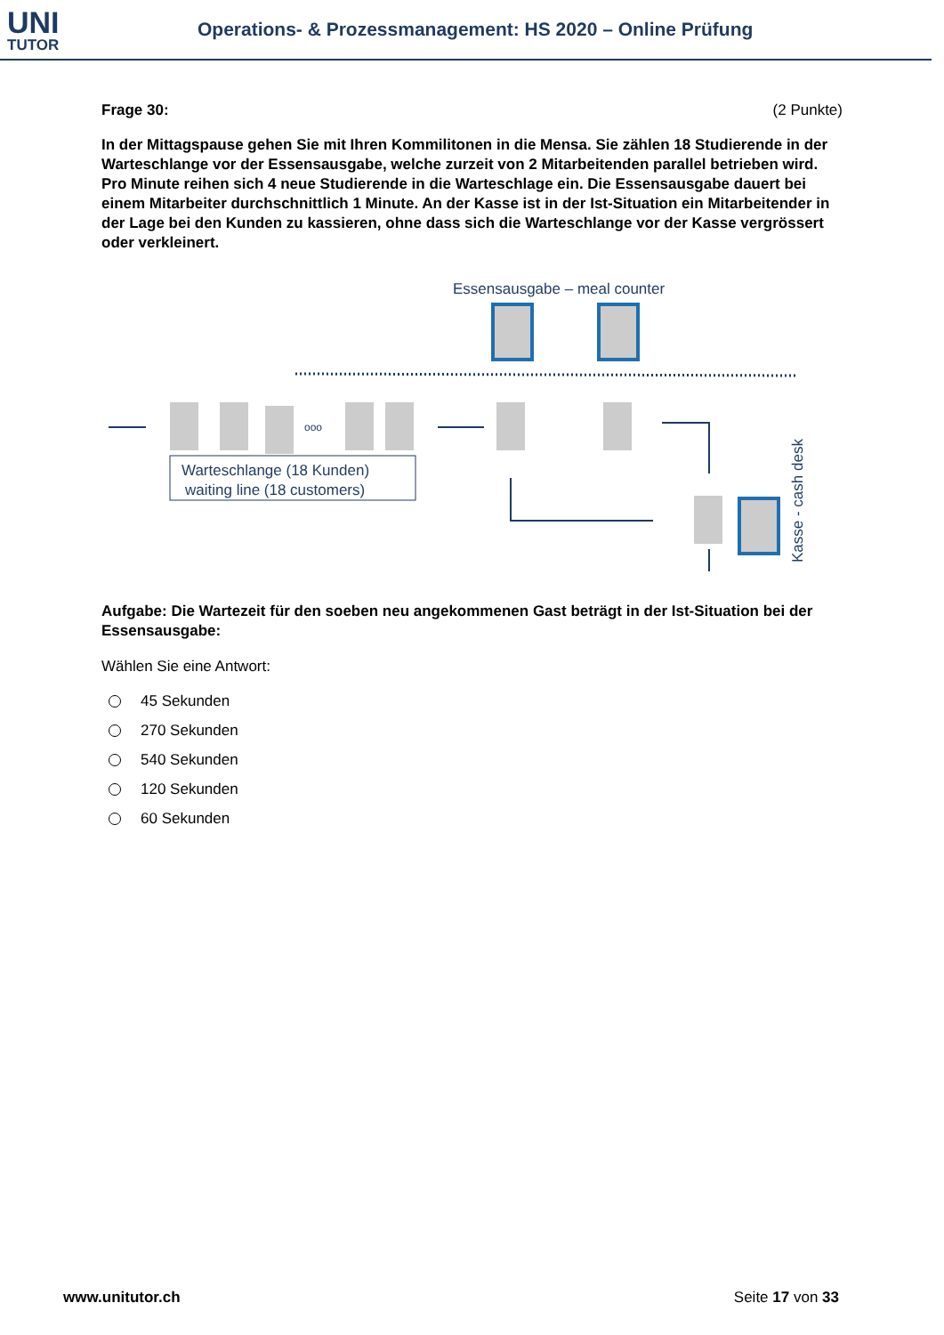UNI
TUTOR
Operations- & Prozessmanagement: HS 2020 – Online Prüfung
Frage 30: (2 Punkte)
In der Mittagspause gehen Sie mit Ihren Kommilitonen in die Mensa. Sie zählen 18 Studierende in der Warteschlange vor der Essensausgabe, welche zurzeit von 2 Mitarbeitenden parallel betrieben wird. Pro Minute reihen sich 4 neue Studierende in die Warteschlage ein. Die Essensausgabe dauert bei einem Mitarbeiter durchschnittlich 1 Minute. An der Kasse ist in der Ist-Situation ein Mitarbeitender in der Lage bei den Kunden zu kassieren, ohne dass sich die Warteschlange vor der Kasse vergrössert oder verkleinert.
Essensausgabe – meal counter
ooo
Warteschlange (18 Kunden)
waiting line (18 customers)
Kasse - cash desk
Aufgabe: Die Wartezeit für den soeben neu angekommenen Gast beträgt in der Ist-Situation bei der Essensausgabe:
Wählen Sie eine Antwort:
45 Sekunden
270 Sekunden
540 Sekunden
120 Sekunden
60 Sekunden
www.unitutor.ch Seite 17 von 33